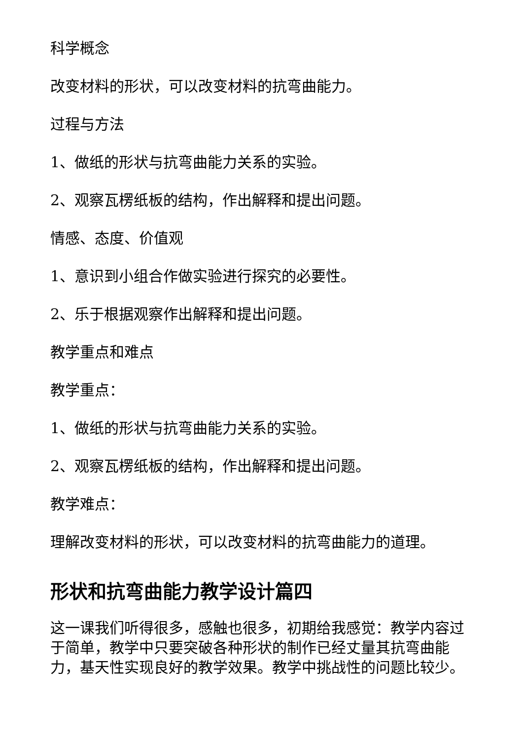科学概念
改变材料的形状，可以改变材料的抗弯曲能力。
过程与方法
1、做纸的形状与抗弯曲能力关系的实验。
2、观察瓦楞纸板的结构，作出解释和提出问题。
情感、态度、价值观
1、意识到小组合作做实验进行探究的必要性。
2、乐于根据观察作出解释和提出问题。
教学重点和难点
教学重点：
1、做纸的形状与抗弯曲能力关系的实验。
2、观察瓦楞纸板的结构，作出解释和提出问题。
教学难点：
理解改变材料的形状，可以改变材料的抗弯曲能力的道理。
形状和抗弯曲能力教学设计篇四
这一课我们听得很多，感触也很多，初期给我感觉：教学内容过于简单，教学中只要突破各种形状的制作已经丈量其抗弯曲能力，基天性实现良好的教学效果。教学中挑战性的问题比较少。